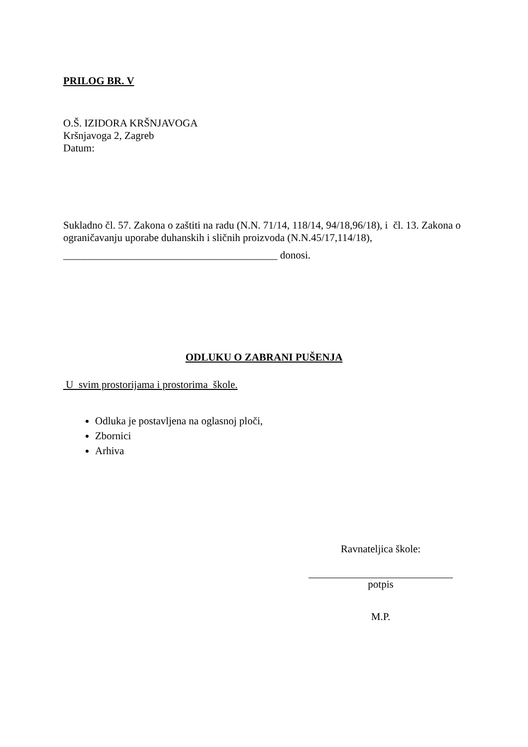PRILOG BR. V
O.Š. IZIDORA KRŠNJAVOGA
Kršnjavoga 2, Zagreb
Datum:
Sukladno čl. 57. Zakona o zaštiti na radu (N.N. 71/14, 118/14, 94/18,96/18), i čl. 13. Zakona o ograničavanju uporabe duhanskih i sličnih proizvoda (N.N.45/17,114/18),
_________________________________________ donosi.
ODLUKU O ZABRANI PUŠENJA
U svim prostorijama i prostorima škole.
Odluka je postavljena na oglasnoj ploči,
Zbornici
Arhiva
Ravnateljica škole:
potpis
M.P.